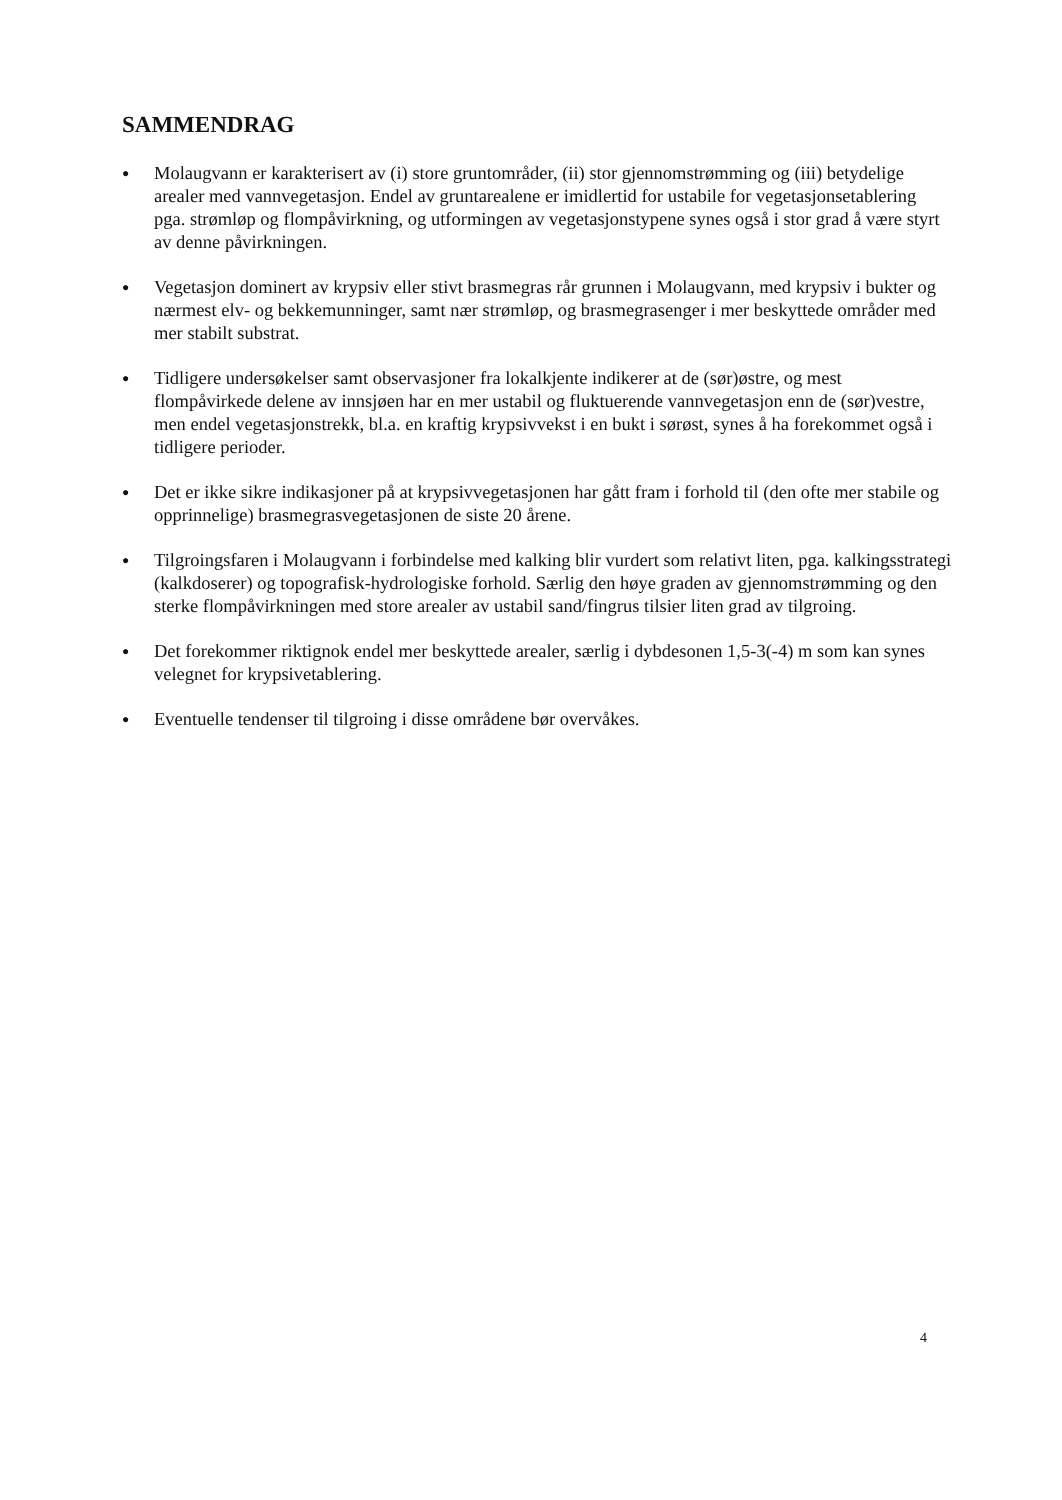SAMMENDRAG
● Molaugvann er karakterisert av (i) store gruntområder, (ii) stor gjennomstrømming og (iii) betydelige arealer med vannvegetasjon. Endel av gruntarealene er imidlertid for ustabile for vegetasjonsetablering pga. strømløp og flompåvirkning, og utformingen av vegetasjonstypene synes også i stor grad å være styrt av denne påvirkningen.
● Vegetasjon dominert av krypsiv eller stivt brasmegras rår grunnen i Molaugvann, med krypsiv i bukter og nærmest elv- og bekkemunninger, samt nær strømløp, og brasmegrasenger i mer beskyttede områder med mer stabilt substrat.
● Tidligere undersøkelser samt observasjoner fra lokalkjente indikerer at de (sør)østre, og mest flompåvirkede delene av innsjøen har en mer ustabil og fluktuerende vannvegetasjon enn de (sør)vestre, men endel vegetasjonstrekk, bl.a. en kraftig krypsivvekst i en bukt i sørøst, synes å ha forekommet også i tidligere perioder.
● Det er ikke sikre indikasjoner på at krypsivvegetasjonen har gått fram i forhold til (den ofte mer stabile og opprinnelige) brasmegrasvegetasjonen de siste 20 årene.
● Tilgroingsfaren i Molaugvann i forbindelse med kalking blir vurdert som relativt liten, pga. kalkingsstrategi (kalkdoserer) og topografisk-hydrologiske forhold. Særlig den høye graden av gjennomstrømming og den sterke flompåvirkningen med store arealer av ustabil sand/fingrus tilsier liten grad av tilgroing.
● Det forekommer riktignok endel mer beskyttede arealer, særlig i dybdesonen 1,5-3(-4) m som kan synes velegnet for krypsivetablering.
● Eventuelle tendenser til tilgroing i disse områdene bør overvåkes.
4